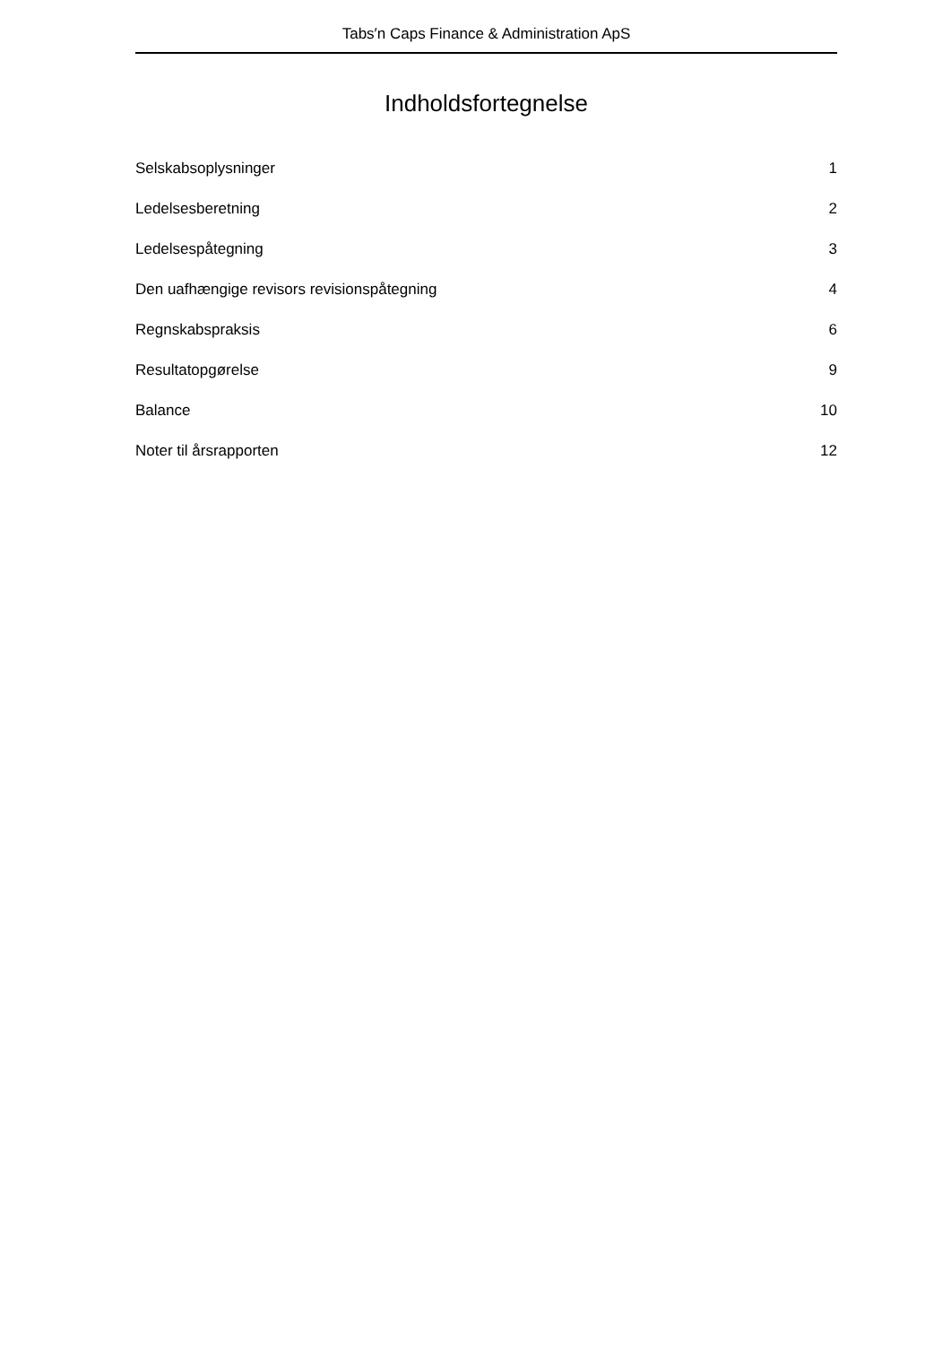Tabs′n Caps Finance & Administration ApS
Indholdsfortegnelse
Selskabsoplysninger 1
Ledelsesberetning 2
Ledelsespåtegning 3
Den uafhængige revisors revisionspåtegning 4
Regnskabspraksis 6
Resultatopgørelse 9
Balance 10
Noter til årsrapporten 12